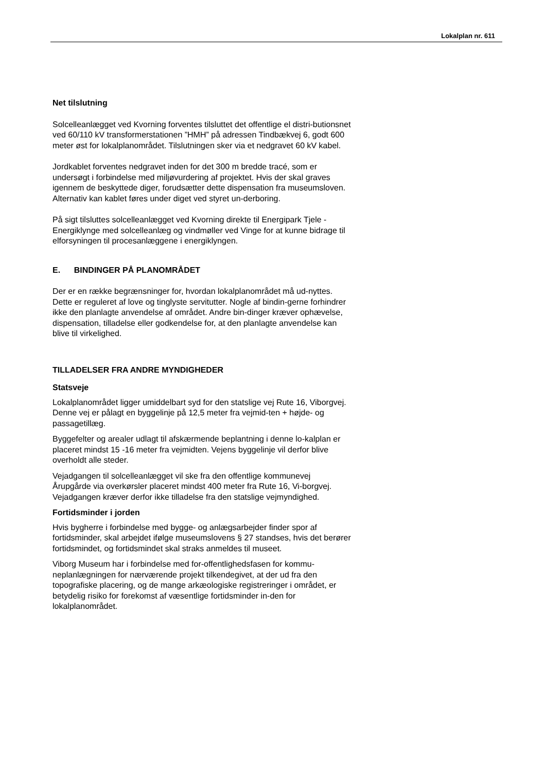Lokalplan nr. 611
Net tilslutning
Solcelleanlægget ved Kvorning forventes tilsluttet det offentlige el distri-butionsnet ved 60/110 kV transformerstationen ”HMH” på adressen Tindbækvej 6, godt 600 meter øst for lokalplanområdet. Tilslutningen sker via et nedgravet 60 kV kabel.
Jordkablet forventes nedgravet inden for det 300 m bredde tracé, som er undersøgt i forbindelse med miljøvurdering af projektet. Hvis der skal graves igennem de beskyttede diger, forudsætter dette dispensation fra museumsloven. Alternativ kan kablet føres under diget ved styret un-derboring.
På sigt tilsluttes solcelleanlægget ved Kvorning direkte til Energipark Tjele - Energiklynge med solcelleanlæg og vindmøller ved Vinge for at kunne bidrage til elforsyningen til procesanlæggene i energiklyngen.
E. BINDINGER PÅ PLANOMRÅDET
Der er en række begrænsninger for, hvordan lokalplanområdet må ud-nyttes. Dette er reguleret af love og tinglyste servitutter. Nogle af bindin-gerne forhindrer ikke den planlagte anvendelse af området. Andre bin-dinger kræver ophævelse, dispensation, tilladelse eller godkendelse for, at den planlagte anvendelse kan blive til virkelighed.
TILLADELSER FRA ANDRE MYNDIGHEDER
Statsveje
Lokalplanområdet ligger umiddelbart syd for den statslige vej Rute 16, Viborgvej. Denne vej er pålagt en byggelinje på 12,5 meter fra vejmid-ten + højde- og passagetillæg.
Byggefelter og arealer udlagt til afskærmende beplantning i denne lo-kalplan er placeret mindst 15 -16 meter fra vejmidten. Vejens byggelinje vil derfor blive overholdt alle steder.
Vejadgangen til solcelleanlægget vil ske fra den offentlige kommunevej Årupgårde via overkørsler placeret mindst 400 meter fra Rute 16, Vi-borgvej. Vejadgangen kræver derfor ikke tilladelse fra den statslige vejmyndighed.
Fortidsminder i jorden
Hvis bygherre i forbindelse med bygge- og anlægsarbejder finder spor af fortidsminder, skal arbejdet ifølge museumslovens § 27 standses, hvis det berører fortidsmindet, og fortidsmindet skal straks anmeldes til museet.
Viborg Museum har i forbindelse med for-offentlighedsfasen for kommu-neplanlægningen for nærværende projekt tilkendegivet, at der ud fra den topografiske placering, og de mange arkæologiske registreringer i området, er betydelig risiko for forekomst af væsentlige fortidsminder in-den for lokalplanområdet.